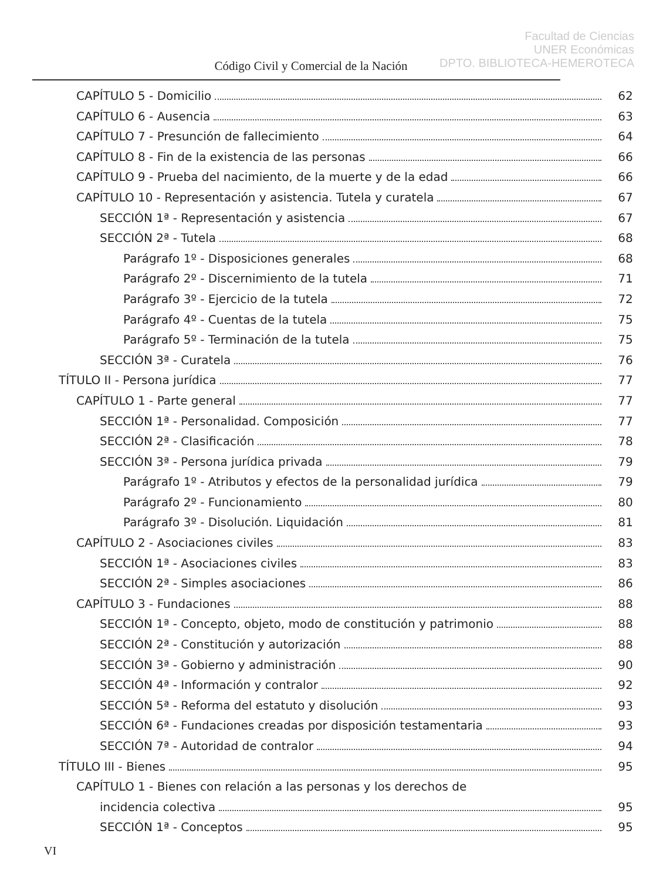Facultad de Ciencias
UNER Económicas
DPTO. BIBLIOTECA-HEMEROTECA
Código Civil y Comercial de la Nación
CAPÍTULO 5 - Domicilio 62
CAPÍTULO 6 - Ausencia 63
CAPÍTULO 7 - Presunción de fallecimiento 64
CAPÍTULO 8 - Fin de la existencia de las personas 66
CAPÍTULO 9 - Prueba del nacimiento, de la muerte y de la edad 66
CAPÍTULO 10 - Representación y asistencia. Tutela y curatela 67
SECCIÓN 1ª - Representación y asistencia 67
SECCIÓN 2ª - Tutela 68
Parágrafo 1º - Disposiciones generales 68
Parágrafo 2º - Discernimiento de la tutela 71
Parágrafo 3º - Ejercicio de la tutela 72
Parágrafo 4º - Cuentas de la tutela 75
Parágrafo 5º - Terminación de la tutela 75
SECCIÓN 3ª - Curatela 76
TÍTULO II - Persona jurídica 77
CAPÍTULO 1 - Parte general 77
SECCIÓN 1ª - Personalidad. Composición 77
SECCIÓN 2ª - Clasificación 78
SECCIÓN 3ª - Persona jurídica privada 79
Parágrafo 1º - Atributos y efectos de la personalidad jurídica 79
Parágrafo 2º - Funcionamiento 80
Parágrafo 3º - Disolución. Liquidación 81
CAPÍTULO 2 - Asociaciones civiles 83
SECCIÓN 1ª - Asociaciones civiles 83
SECCIÓN 2ª - Simples asociaciones 86
CAPÍTULO 3 - Fundaciones 88
SECCIÓN 1ª - Concepto, objeto, modo de constitución y patrimonio 88
SECCIÓN 2ª - Constitución y autorización 88
SECCIÓN 3ª - Gobierno y administración 90
SECCIÓN 4ª - Información y contralor 92
SECCIÓN 5ª - Reforma del estatuto y disolución 93
SECCIÓN 6ª - Fundaciones creadas por disposición testamentaria 93
SECCIÓN 7ª - Autoridad de contralor 94
TÍTULO III - Bienes 95
CAPÍTULO 1 - Bienes con relación a las personas y los derechos de
incidencia colectiva 95
SECCIÓN 1ª - Conceptos 95
VI